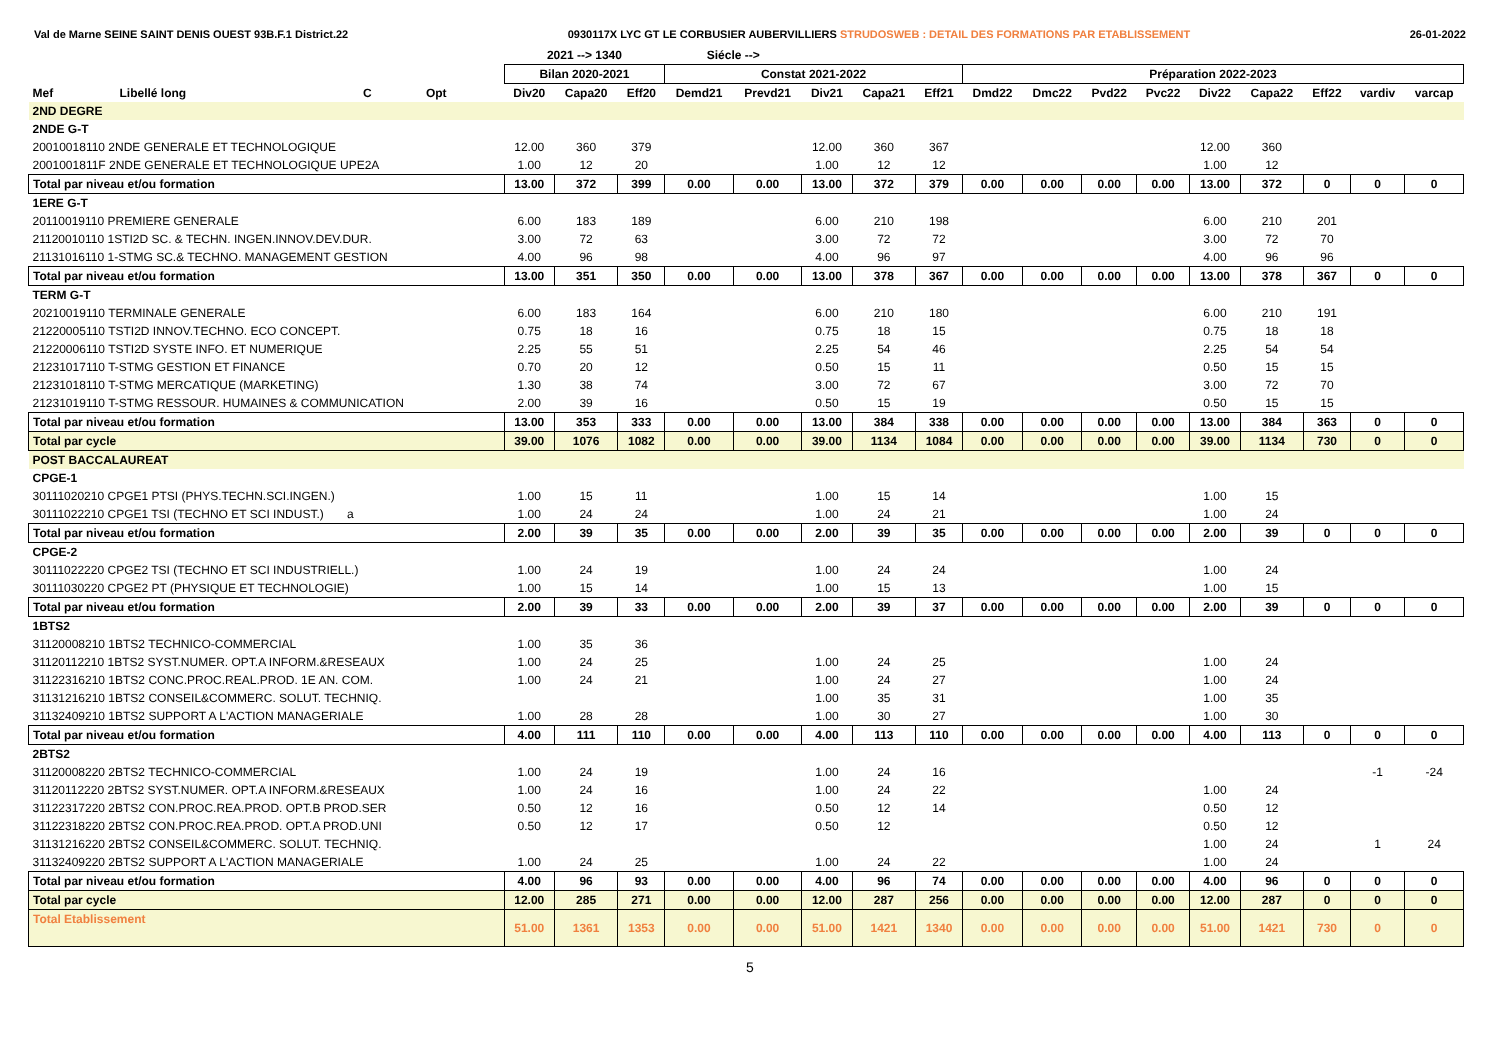Val de Marne SEINE SAINT DENIS OUEST 93B.F.1 District.22 0930117X LYC GT LE CORBUSIER AUBERVILLIERS STRUDOSWEB : DETAIL DES FORMATIONS PAR ETABLISSEMENT 26-01-2022
| | | | | | 2021 --> 1340 | | | Siécle --> | | | | | | | | | | | | | |
| --- | --- | --- | --- | --- | --- | --- | --- | --- | --- | --- | --- | --- | --- | --- | --- | --- | --- | --- | --- | --- | --- |
| | | | | | Bilan 2020-2021 | | | Constat 2021-2022 | | | | | Préparation 2022-2023 | | | | | | | | |
| Mef | Libellé long | C | Opt | | Div20 | Capa20 | Eff20 | Demd21 | Prevd21 | Div21 | Capa21 | Eff21 | Dmd22 | Dmc22 | Pvd22 | Pvc22 | Div22 | Capa22 | Eff22 | vardiv | varcap |
| 2ND DEGRE | | | | | | | | | | | | | | | | | | | | | |
| 2NDE G-T | | | | | | | | | | | | | | | | | | | | | |
| 20010018110 2NDE GENERALE ET TECHNOLOGIQUE | | | | | 12.00 | 360 | 379 | | | 12.00 | 360 | 367 | | | | | 12.00 | 360 | | | |
| 2001001811F 2NDE GENERALE ET TECHNOLOGIQUE UPE2A | | | | | 1.00 | 12 | 20 | | | 1.00 | 12 | 12 | | | | | 1.00 | 12 | | | |
| Total par niveau et/ou formation | | | | | 13.00 | 372 | 399 | 0.00 | 0.00 | 13.00 | 372 | 379 | 0.00 | 0.00 | 0.00 | 0.00 | 13.00 | 372 | 0 | 0 | 0 |
| 1ERE G-T | | | | | | | | | | | | | | | | | | | | | |
| 20110019110 PREMIERE GENERALE | | | | | 6.00 | 183 | 189 | | | 6.00 | 210 | 198 | | | | | 6.00 | 210 | 201 | | |
| 21120010110 1STI2D SC. & TECHN. INGEN.INNOV.DEV.DUR. | | | | | 3.00 | 72 | 63 | | | 3.00 | 72 | 72 | | | | | 3.00 | 72 | 70 | | |
| 21131016110 1-STMG SC.& TECHNO. MANAGEMENT GESTION | | | | | 4.00 | 96 | 98 | | | 4.00 | 96 | 97 | | | | | 4.00 | 96 | 96 | | |
| Total par niveau et/ou formation | | | | | 13.00 | 351 | 350 | 0.00 | 0.00 | 13.00 | 378 | 367 | 0.00 | 0.00 | 0.00 | 0.00 | 13.00 | 378 | 367 | 0 | 0 |
| TERM G-T | | | | | | | | | | | | | | | | | | | | | |
| 20210019110 TERMINALE GENERALE | | | | | 6.00 | 183 | 164 | | | 6.00 | 210 | 180 | | | | | 6.00 | 210 | 191 | | |
| 21220005110 TSTI2D INNOV.TECHNO. ECO CONCEPT. | | | | | 0.75 | 18 | 16 | | | 0.75 | 18 | 15 | | | | | 0.75 | 18 | 18 | | |
| 21220006110 TSTI2D SYSTE INFO. ET NUMERIQUE | | | | | 2.25 | 55 | 51 | | | 2.25 | 54 | 46 | | | | | 2.25 | 54 | 54 | | |
| 21231017110 T-STMG GESTION ET FINANCE | | | | | 0.70 | 20 | 12 | | | 0.50 | 15 | 11 | | | | | 0.50 | 15 | 15 | | |
| 21231018110 T-STMG MERCATIQUE (MARKETING) | | | | | 1.30 | 38 | 74 | | | 3.00 | 72 | 67 | | | | | 3.00 | 72 | 70 | | |
| 21231019110 T-STMG RESSOUR. HUMAINES & COMMUNICATION | | | | | 2.00 | 39 | 16 | | | 0.50 | 15 | 19 | | | | | 0.50 | 15 | 15 | | |
| Total par niveau et/ou formation | | | | | 13.00 | 353 | 333 | 0.00 | 0.00 | 13.00 | 384 | 338 | 0.00 | 0.00 | 0.00 | 0.00 | 13.00 | 384 | 363 | 0 | 0 |
| Total par cycle | | | | | 39.00 | 1076 | 1082 | 0.00 | 0.00 | 39.00 | 1134 | 1084 | 0.00 | 0.00 | 0.00 | 0.00 | 39.00 | 1134 | 730 | 0 | 0 |
| POST BACCALAUREAT | | | | | | | | | | | | | | | | | | | | | |
| CPGE-1 | | | | | | | | | | | | | | | | | | | | | |
| 30111020210 CPGE1 PTSI (PHYS.TECHN.SCI.INGEN.) | | | | | 1.00 | 15 | 11 | | | 1.00 | 15 | 14 | | | | | 1.00 | 15 | | | |
| 30111022210 CPGE1 TSI (TECHNO ET SCI INDUST.) a | | | | | 1.00 | 24 | 24 | | | 1.00 | 24 | 21 | | | | | 1.00 | 24 | | | |
| Total par niveau et/ou formation | | | | | 2.00 | 39 | 35 | 0.00 | 0.00 | 2.00 | 39 | 35 | 0.00 | 0.00 | 0.00 | 0.00 | 2.00 | 39 | 0 | 0 | 0 |
| CPGE-2 | | | | | | | | | | | | | | | | | | | | | |
| 30111022220 CPGE2 TSI (TECHNO ET SCI INDUSTRIELL.) | | | | | 1.00 | 24 | 19 | | | 1.00 | 24 | 24 | | | | | 1.00 | 24 | | | |
| 30111030220 CPGE2 PT (PHYSIQUE ET TECHNOLOGIE) | | | | | 1.00 | 15 | 14 | | | 1.00 | 15 | 13 | | | | | 1.00 | 15 | | | |
| Total par niveau et/ou formation | | | | | 2.00 | 39 | 33 | 0.00 | 0.00 | 2.00 | 39 | 37 | 0.00 | 0.00 | 0.00 | 0.00 | 2.00 | 39 | 0 | 0 | 0 |
| 1BTS2 | | | | | | | | | | | | | | | | | | | | | |
| 31120008210 1BTS2 TECHNICO-COMMERCIAL | | | | | 1.00 | 35 | 36 | | | | | | | | | | | | | | |
| 31120112210 1BTS2 SYST.NUMER. OPT.A INFORM.&RESEAUX | | | | | 1.00 | 24 | 25 | | | 1.00 | 24 | 25 | | | | | 1.00 | 24 | | | |
| 31122316210 1BTS2 CONC.PROC.REAL.PROD. 1E AN. COM. | | | | | 1.00 | 24 | 21 | | | 1.00 | 24 | 27 | | | | | 1.00 | 24 | | | |
| 31131216210 1BTS2 CONSEIL&COMMERC. SOLUT. TECHNIQ. | | | | | | | | | | 1.00 | 35 | 31 | | | | | 1.00 | 35 | | | |
| 31132409210 1BTS2 SUPPORT A L'ACTION MANAGERIALE | | | | | 1.00 | 28 | 28 | | | 1.00 | 30 | 27 | | | | | 1.00 | 30 | | | |
| Total par niveau et/ou formation | | | | | 4.00 | 111 | 110 | 0.00 | 0.00 | 4.00 | 113 | 110 | 0.00 | 0.00 | 0.00 | 0.00 | 4.00 | 113 | 0 | 0 | 0 |
| 2BTS2 | | | | | | | | | | | | | | | | | | | | | |
| 31120008220 2BTS2 TECHNICO-COMMERCIAL | | | | | 1.00 | 24 | 19 | | | 1.00 | 24 | 16 | | | | | | | | -1 | -24 |
| 31120112220 2BTS2 SYST.NUMER. OPT.A INFORM.&RESEAUX | | | | | 1.00 | 24 | 16 | | | 1.00 | 24 | 22 | | | | | 1.00 | 24 | | | |
| 31122317220 2BTS2 CON.PROC.REA.PROD. OPT.B PROD.SER | | | | | 0.50 | 12 | 16 | | | 0.50 | 12 | 14 | | | | | 0.50 | 12 | | | |
| 31122318220 2BTS2 CON.PROC.REA.PROD. OPT.A PROD.UNI | | | | | 0.50 | 12 | 17 | | | 0.50 | 12 | | | | | | 0.50 | 12 | | | |
| 31131216220 2BTS2 CONSEIL&COMMERC. SOLUT. TECHNIQ. | | | | | | | | | | | | | | | | | 1.00 | 24 | | 1 | 24 |
| 31132409220 2BTS2 SUPPORT A L'ACTION MANAGERIALE | | | | | 1.00 | 24 | 25 | | | 1.00 | 24 | 22 | | | | | 1.00 | 24 | | | |
| Total par niveau et/ou formation | | | | | 4.00 | 96 | 93 | 0.00 | 0.00 | 4.00 | 96 | 74 | 0.00 | 0.00 | 0.00 | 0.00 | 4.00 | 96 | 0 | 0 | 0 |
| Total par cycle | | | | | 12.00 | 285 | 271 | 0.00 | 0.00 | 12.00 | 287 | 256 | 0.00 | 0.00 | 0.00 | 0.00 | 12.00 | 287 | 0 | 0 | 0 |
| Total Etablissement | | | | | 51.00 | 1361 | 1353 | 0.00 | 0.00 | 51.00 | 1421 | 1340 | 0.00 | 0.00 | 0.00 | 0.00 | 51.00 | 1421 | 730 | 0 | 0 |
5